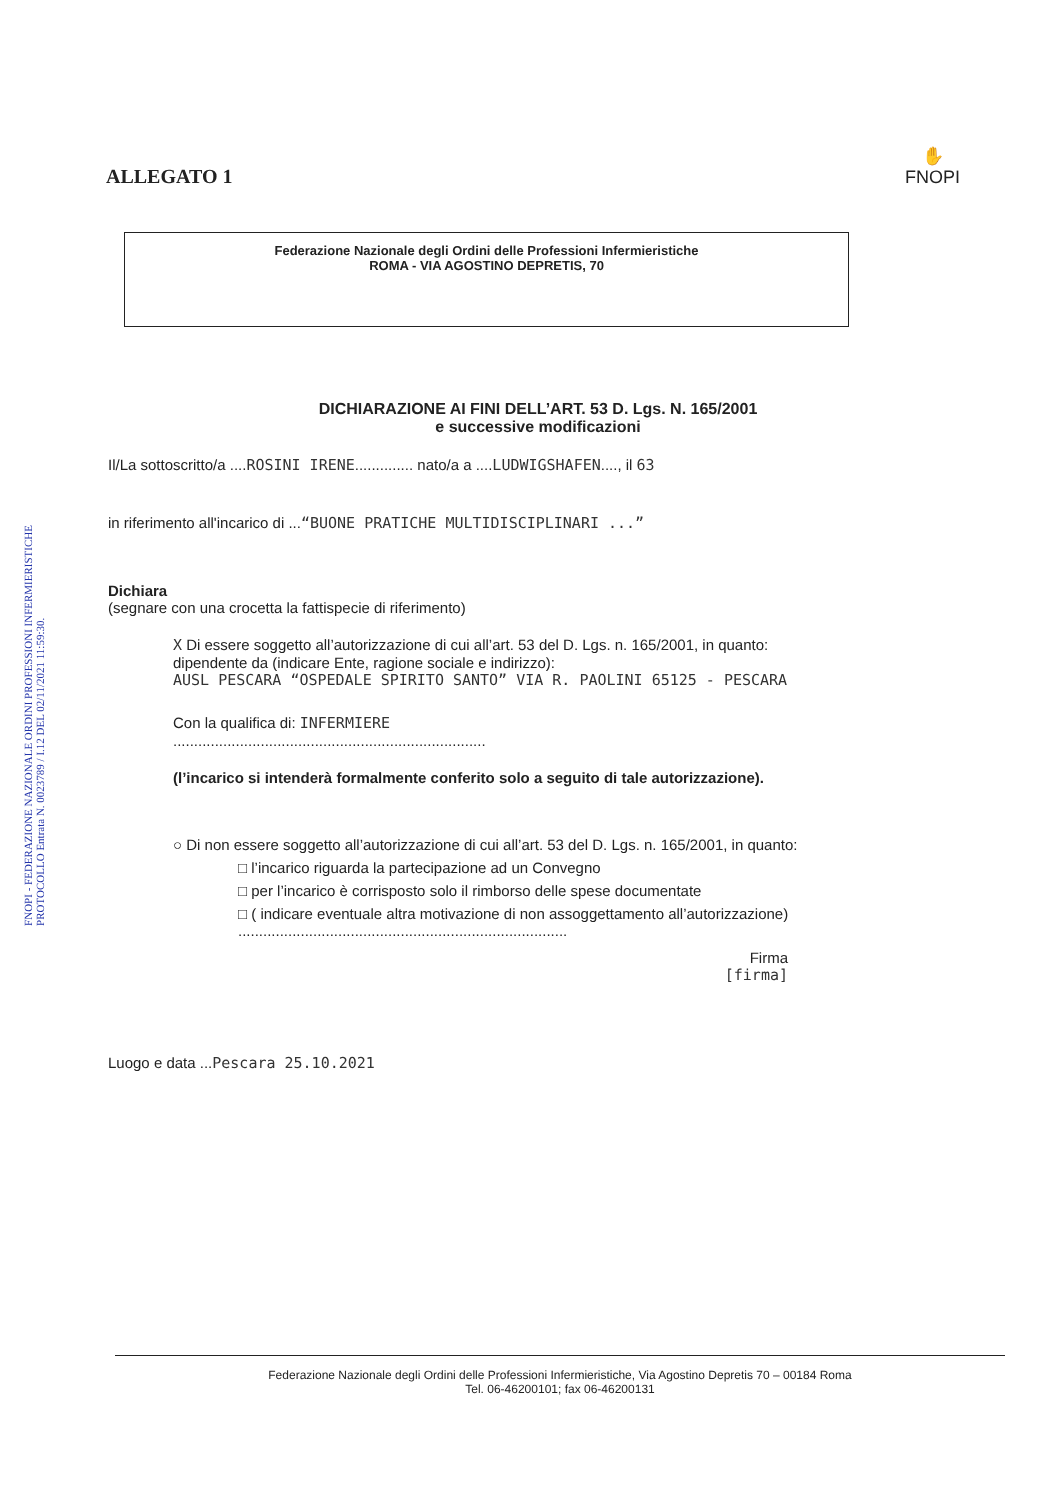FNOPI - FEDERAZIONE NAZIONALE ORDINI PROFESSIONI INFERMIERISTICHE
PROTOCOLLO Entrata N. 0023789 / I.12 DEL 02/11/2021 11:59:30.
ALLEGATO 1
✋
FNOPI
Federazione Nazionale degli Ordini delle Professioni Infermieristiche
ROMA - VIA AGOSTINO DEPRETIS, 70
DICHIARAZIONE AI FINI DELL’ART. 53 D. Lgs. N. 165/2001
e successive modificazioni
Il/La sottoscritto/a ....ROSINI IRENE.............. nato/a a ....LUDWIGSHAFEN...., il 63
in riferimento all'incarico di ...“BUONE PRATICHE MULTIDISCIPLINARI ...”
Dichiara
(segnare con una crocetta la fattispecie di riferimento)
X Di essere soggetto all’autorizzazione di cui all’art. 53 del D. Lgs. n. 165/2001, in quanto:
dipendente da (indicare Ente, ragione sociale e indirizzo):
AUSL PESCARA “OSPEDALE SPIRITO SANTO” VIA R. PAOLINI 65125 - PESCARA
Con la qualifica di: INFERMIERE
...........................................................................
(l’incarico si intenderà formalmente conferito solo a seguito di tale autorizzazione).
○ Di non essere soggetto all’autorizzazione di cui all’art. 53 del D. Lgs. n. 165/2001, in quanto:
□ l’incarico riguarda la partecipazione ad un Convegno
□ per l’incarico è corrisposto solo il rimborso delle spese documentate
□ ( indicare eventuale altra motivazione di non assoggettamento all’autorizzazione)
...............................................................................
Firma
[firma]
Luogo e data ...Pescara 25.10.2021
Federazione Nazionale degli Ordini delle Professioni Infermieristiche, Via Agostino Depretis 70 – 00184 Roma
Tel. 06-46200101; fax 06-46200131